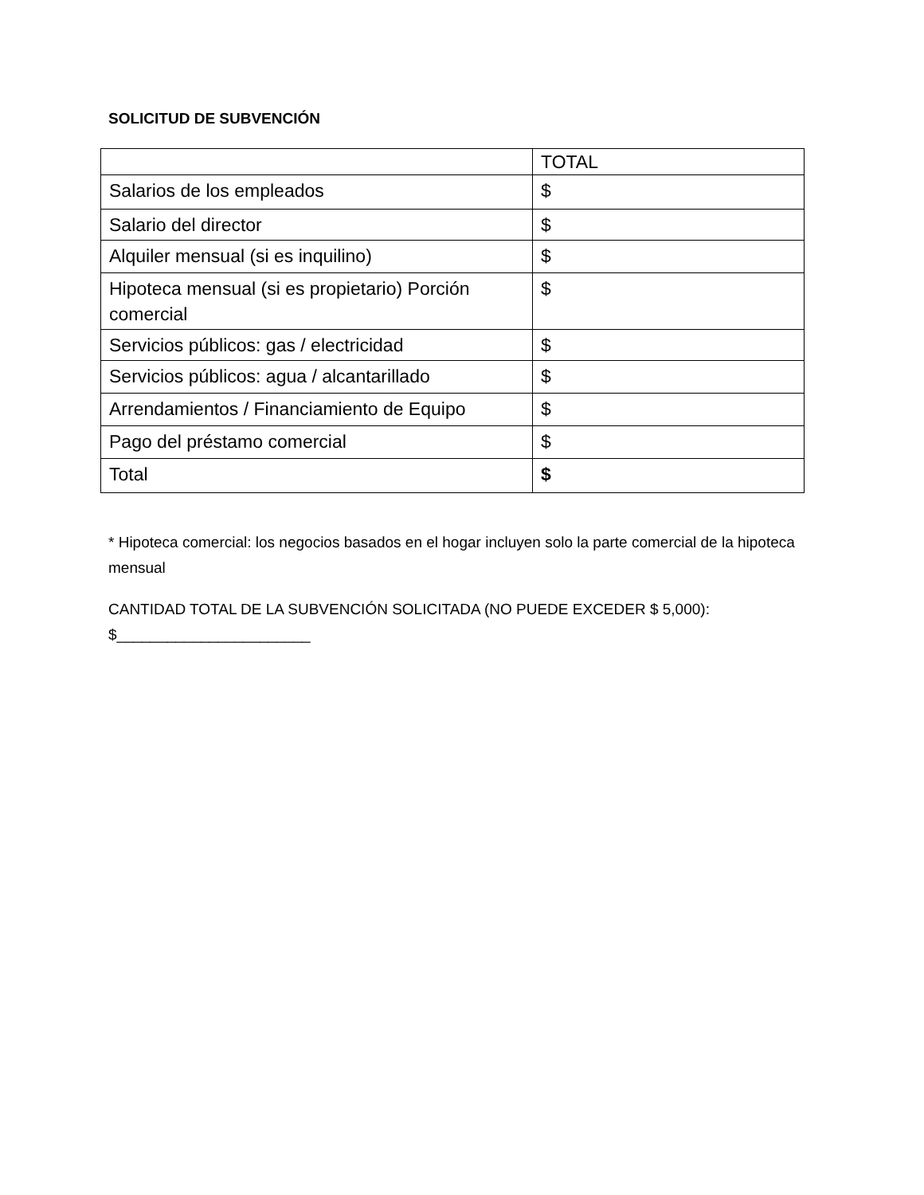SOLICITUD DE SUBVENCIÓN
| | TOTAL |
| Salarios de los empleados | $ |
| Salario del director | $ |
| Alquiler mensual (si es inquilino) | $ |
| Hipoteca mensual (si es propietario) Porción comercial | $ |
| Servicios públicos: gas / electricidad | $ |
| Servicios públicos: agua / alcantarillado | $ |
| Arrendamientos / Financiamiento de Equipo | $ |
| Pago del préstamo comercial | $ |
| Total | $ |
* Hipoteca comercial: los negocios basados en el hogar incluyen solo la parte comercial de la hipoteca mensual
CANTIDAD TOTAL DE LA SUBVENCIÓN SOLICITADA (NO PUEDE EXCEDER $ 5,000):
$_______________________